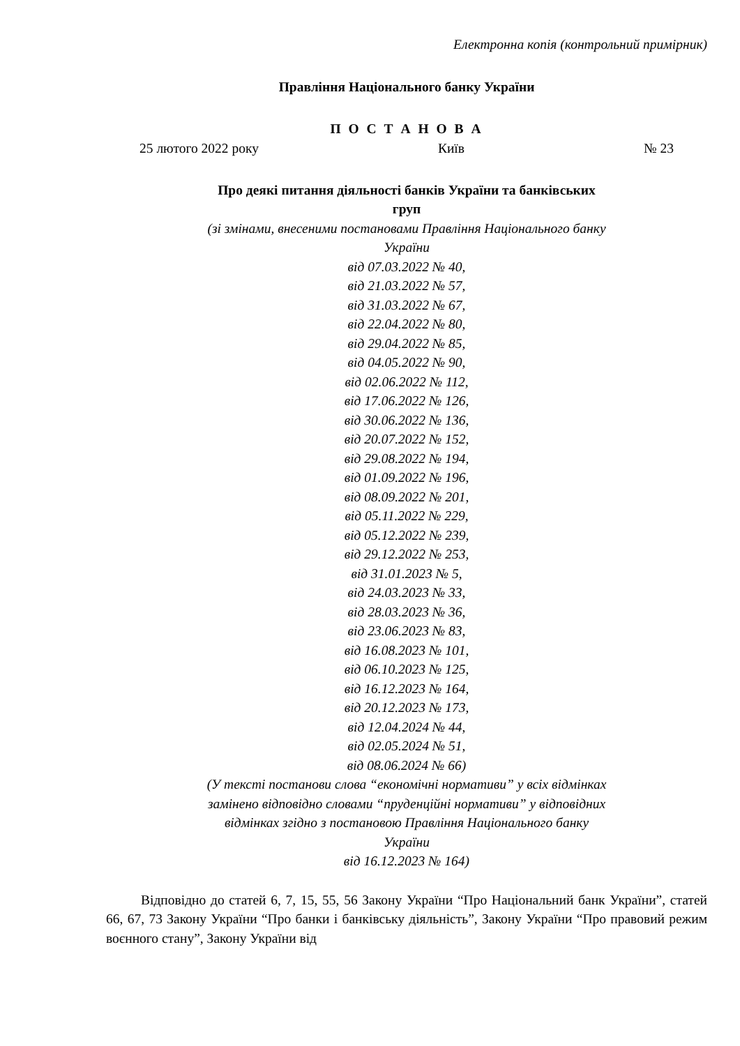Електронна копія (контрольний примірник)
Правління Національного банку України
П О С Т А Н О В А
25 лютого 2022 року Київ № 23
Про деякі питання діяльності банків України та банківських
груп
(зі змінами, внесеними постановами Правління Національного банку
України
від 07.03.2022 № 40,
від 21.03.2022 № 57,
від 31.03.2022 № 67,
від 22.04.2022 № 80,
від 29.04.2022 № 85,
від 04.05.2022 № 90,
від 02.06.2022 № 112,
від 17.06.2022 № 126,
від 30.06.2022 № 136,
від 20.07.2022 № 152,
від 29.08.2022 № 194,
від 01.09.2022 № 196,
від 08.09.2022 № 201,
від 05.11.2022 № 229,
від 05.12.2022 № 239,
від 29.12.2022 № 253,
від 31.01.2023 № 5,
від 24.03.2023 № 33,
від 28.03.2023 № 36,
від 23.06.2023 № 83,
від 16.08.2023 № 101,
від 06.10.2023 № 125,
від 16.12.2023 № 164,
від 20.12.2023 № 173,
від 12.04.2024 № 44,
від 02.05.2024 № 51,
від 08.06.2024 № 66)
(У тексті постанови слова “економічні нормативи” у всіх відмінках
замінено відповідно словами “пруденційні нормативи” у відповідних
відмінках згідно з постановою Правління Національного банку
України
від 16.12.2023 № 164)
Відповідно до статей 6, 7, 15, 55, 56 Закону України “Про Національний банк України”, статей 66, 67, 73 Закону України “Про банки і банківську діяльність”, Закону України “Про правовий режим воєнного стану”, Закону України від